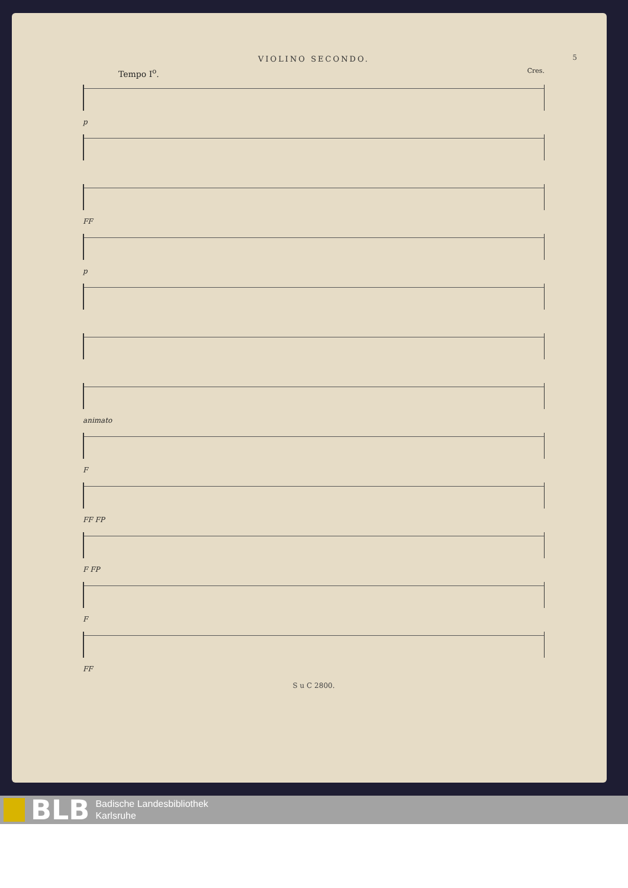VIOLINO SECONDO.
5
Tempo I<sup>o</sup>. Cres.
p
FF
p
animato
F
FF FP
F FP
F
FF
S u C 2800.
BLB
Badische Landesbibliothek
Karlsruhe